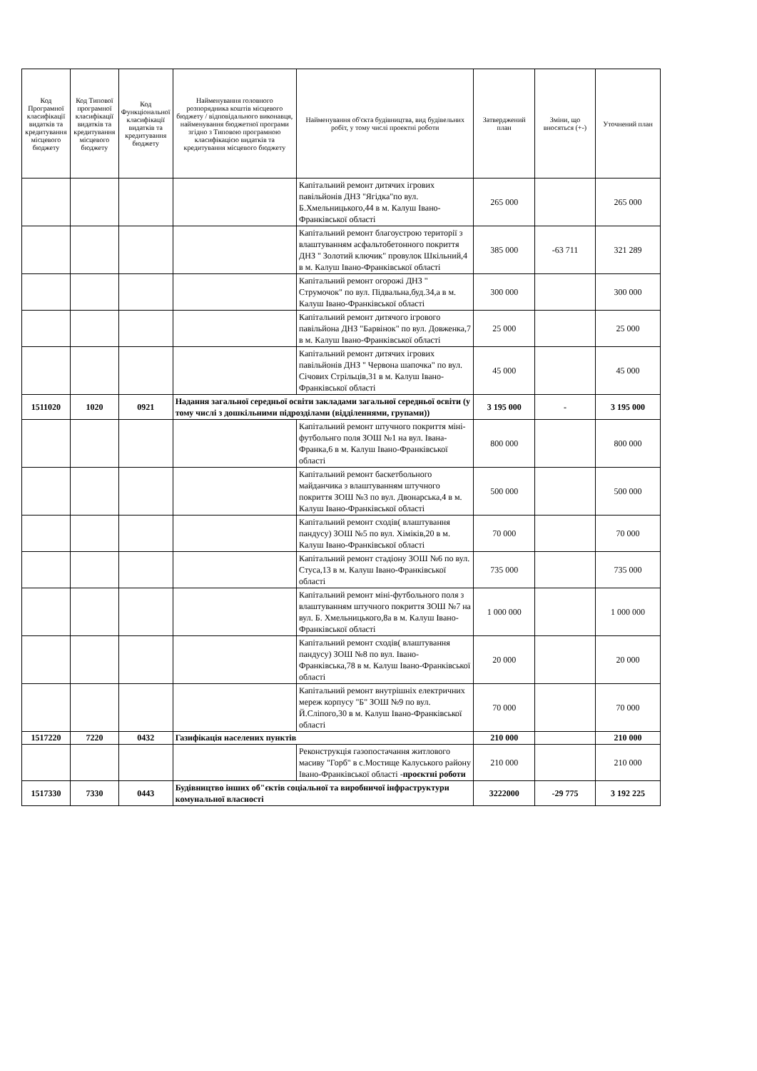| Код Програмної класифікації видатків та кредитування місцевого бюджету | Код Типової програмної класифікації видатків та кредитування місцевого бюджету | Код Функціональної класифікації видатків та кредитування бюджету | Найменування головного розпорядника коштів місцевого бюджету / відповідального виконавця, найменування бюджетної програми згідно з Типовою програмною класифікацією видатків та кредитування місцевого бюджету | Найменування об'єкта будівництва, вид будівельних робіт, у тому числі проектні роботи | Затверджений план | Зміни, що вносяться (+-) | Уточнений план |
| --- | --- | --- | --- | --- | --- | --- | --- |
| | | | | Капітальний ремонт дитячих ігрових павільйонів ДНЗ "Ягідка"по вул. Б.Хмельницького,44 в м. Калуш Івано-Франківської області | 265 000 | | 265 000 |
| | | | | Капітальний ремонт благоустрою території з влаштуванням асфальтобетонного покриття ДНЗ " Золотий ключик" провулок Шкільний,4 в м. Калуш Івано-Франківської області | 385 000 | -63 711 | 321 289 |
| | | | | Капітальний ремонт огорожі ДНЗ " Струмочок" по вул. Підвальна,буд.34,а в м. Калуш Івано-Франківської області | 300 000 | | 300 000 |
| | | | | Капітальний ремонт дитячого ігрового павільйона ДНЗ "Барвінок" по вул. Довженка,7 в м. Калуш Івано-Франківської області | 25 000 | | 25 000 |
| | | | | Капітальний ремонт дитячих ігрових павільйонів ДНЗ " Червона шапочка" по вул. Січових Стрільців,31 в м. Калуш Івано-Франківської області | 45 000 | | 45 000 |
| 1511020 | 1020 | 0921 | Надання загальної середньої освіти закладами загальної середньої освіти (у тому числі з дошкільними підрозділами (відділеннями, групами)) | | 3 195 000 | - | 3 195 000 |
| | | | | Капітальний ремонт штучного покриття міні-футбольнго поля ЗОШ №1 на вул. Івана-Франка,6 в м. Калуш Івано-Франківської області | 800 000 | | 800 000 |
| | | | | Капітальний ремонт баскетбольного майданчика з влаштуванням штучного покриття ЗОШ №3 по вул. Двонарська,4 в м. Калуш Івано-Франківської області | 500 000 | | 500 000 |
| | | | | Капітальний ремонт сходів( влаштування пандусу) ЗОШ №5 по вул. Хіміків,20 в м. Калуш Івано-Франківської області | 70 000 | | 70 000 |
| | | | | Капітальний ремонт стадіону ЗОШ №6 по вул. Стуса,13 в м. Калуш Івано-Франківської області | 735 000 | | 735 000 |
| | | | | Капітальний ремонт міні-футбольного поля з влаштуванням штучного покриття ЗОШ №7 на вул. Б. Хмельницького,8а в м. Калуш Івано-Франківської області | 1 000 000 | | 1 000 000 |
| | | | | Капітальний ремонт сходів( влаштування пандусу) ЗОШ №8 по вул. Івано-Франківська,78 в м. Калуш Івано-Франківської області | 20 000 | | 20 000 |
| | | | | Капітальний ремонт внутрішніх електричних мереж корпусу "Б" ЗОШ №9 по вул. Й.Сліпого,30 в м. Калуш Івано-Франківської області | 70 000 | | 70 000 |
| 1517220 | 7220 | 0432 | Газифікація населених пунктів | | 210 000 | | 210 000 |
| | | | | Реконструкція газопостачання житлового масиву "Горб" в с.Мостище Калуського району Івано-Франківської області - проєктні роботи | 210 000 | | 210 000 |
| 1517330 | 7330 | 0443 | Будівництво інших об"єктів соціальної та виробничої інфраструктури комунальної власності | | 3222000 | -29 775 | 3 192 225 |